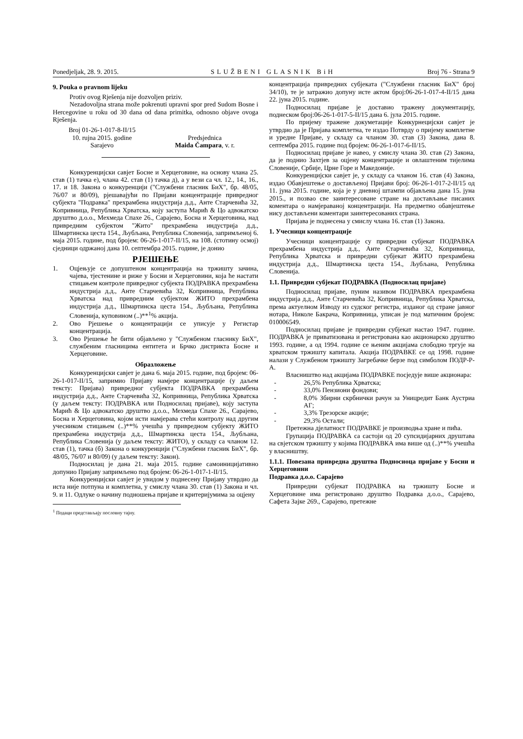Ponedjeljak, 28. 9. 2015. SLUŽBENI GLASNIK BiH Broj 76 - Strana 9
9. Pouka o pravnom lijeku
Protiv ovog Rješenja nije dozvoljen priziv.
Nezadovoljna strana može pokrenuti upravni spor pred Sudom Bosne i Hercegovine u roku od 30 dana od dana primitka, odnosno objave ovoga Rješenja.
Broj 01-26-1-017-8-II/15
10. rujna 2015. godine
Sarajevo
Predsjednica
Maida Čampara, v. r.
Конкуренцијски савјет Босне и Херцеговине, на основу члана 25. став (1) тачка е), члана 42. став (1) тачка д), а у вези са чл. 12., 14., 16., 17. и 18. Закона о конкуренцији ("Службени гласник БиХ", бр. 48/05, 76/07 и 80/09), рјешавајући по Пријави концентрације привредног субјекта "Подравка" прехрамбена индустрија д.д., Анте Старчевића 32, Копривница, Република Хрватска, коју заступа Марић & Цо адвокатско друштво д.о.о., Мехмеда Спахе 26., Сарајево, Босна и Херцеговина, над привредним субјектом "Жито" прехрамбена индустрија д.д., Шмартинска цеста 154., Љубљана, Република Словенија, запримљеној 6. маја 2015. године, под бројем: 06-26-1-017-II/15, на 108. (стотину осмој) сједници одржаној дана 10. септембра 2015. године, је донио
РЈЕШЕЊЕ
1. Оцјењује се допуштеном концентрација на тржишту зачина, чајева, тјестенине и риже у Босни и Херцеговини, која ће настати стицањем контроле привредног субјекта ПОДРАВКА прехрамбена индустрија д.д., Анте Старчевића 32, Копривница, Република Хрватска над привредним субјектом ЖИТО прехрамбена индустрија д.д., Шмартинска цеста 154., Љубљана, Република Словенија, куповином (..)**<sup>1</sup>% акција.
2. Ово Рјешење о концентрацији се уписује у Регистар концентрација.
3. Ово Рјешење ће бити објављено у "Службеном гласнику БиХ", службеним гласницима ентитета и Брчко дистрикта Босне и Херцеговине.
Образложење
Конкуренцијски савјет је дана 6. маја 2015. године, под бројем: 06-26-1-017-II/15, запримио Пријаву намјере концентрације (у даљем тексту: Пријава) привредног субјекта ПОДРАВКА прехрамбена индустрија д.д., Анте Старчевића 32, Копривница, Република Хрватска (у даљем тексту: ПОДРАВКА или Подносилац пријаве), коју заступа Марић & Цо адвокатско друштво д.о.о., Мехмеда Спахе 26., Сарајево, Босна и Херцеговина, којом исти намјерава стећи контролу над другим учесником стицањем (..)**% учешћа у привредном субјекту ЖИТО прехрамбена индустрија д.д., Шмартинска цеста 154., Љубљана, Република Словенија (у даљем тексту: ЖИТО), у складу са чланом 12. став (1), тачка (б) Закона о конкуренцији ("Службени гласник БиХ", бр. 48/05, 76/07 и 80/09) (у даљем тексту: Закон).
Подносилац је дана 21. маја 2015. године самоиницијативно допунио Пријаву запримљено под бројем: 06-26-1-017-1-II/15.
Конкуренцијски савјет је увидом у поднесену Пријаву утврдио да иста није потпуна и комплетна, у смислу члана 30. став (1) Закона и чл. 9. и 11. Одлуке о начину подношења пријаве и критеријумима за оцјену
<sup>1</sup> Подаци представљају пословну тајну.
концентрација привредних субјеката ("Службени гласник БиХ" број 34/10), те је затражио допуну исте актом број:06-26-1-017-4-II/15 дана 22. јуна 2015. године.
Подносилац пријаве је доставио тражену документацију, поднеском број:06-26-1-017-5-II/15 дана 6. јула 2015. године.
По пријему тражене докуметације Конкурнецијски савјет је утврдио да је Пријава комплетна, те издао Потврду о пријему комплетне и уредне Пријаве, у складу са чланом 30. став (3) Закона, дана 8. септембра 2015. године под бројем: 06-26-1-017-6-II/15.
Подносилац пријаве је навео, у смислу члана 30. став (2) Закона, да је поднио Захтјев за оцјену концентрације и овлаштеним тијелима Словеније, Србије, Црне Горе и Македоније.
Конкуренцијски савјет је, у складу са чланом 16. став (4) Закона, издао Обавјештење о достављеној Пријави број: 06-26-1-017-2-II/15 од 11. јуна 2015. године, која је у дневној штампи објављена дана 15. јуна 2015., и позвао све заинтересоване стране на достављање писаних коментара о намјераваној концентрацији. На предметно обавјештење нису достављени коментари заинтересованих страна.
Пријава је поднесена у смислу члана 16. став (1) Закона.
1. Учесници концентрације
Учесници концентрације су привредни субјекат ПОДРАВКА прехрамбена индустрија д.д., Анте Старчевића 32, Копривница, Република Хрватска и привредни субјекат ЖИТО прехрамбена индустрија д.д., Шмартинска цеста 154., Љубљана, Република Словенија.
1.1. Привредни субјекат ПОДРАВКА (Подносилац пријаве)
Подносилац пријаве, пуним називом ПОДРАВКА прехрамбена индустрија д.д., Анте Старчевића 32, Копривница, Република Хрватска, према актуелном Изводу из судског регистра, изданог од стране јавног нотара, Николе Бакрача, Копривница, уписан је под матичним бројем: 010006549.
Подносилац пријаве је привредни субјекат настао 1947. године. ПОДРАВКА је приватизована и регистрована као акционарско друштво 1993. године, а од 1994. године се њеним акцијама слободно тргује на хрватском тржишту капитала. Акција ПОДРАВКЕ се од 1998. године налази у Службеном тржишту Загребачке берзе под симболом ПОДР-Р-А.
Власништво над акцијама ПОДРАВКЕ посједује више акционара:
- 26,5% Република Хрватска;
- 33,0% Пензиони фондови;
- 8,0% Збирни скрбнички рачун за Уницредит Банк Аустриа АГ;
- 3,3% Трезорске акције;
- 29,3% Остали;
Претежна дјелатност ПОДРАВКЕ је производња хране и пића.
Групација ПОДРАВКА са састоји од 20 супсидијарних друштава на свјетском тржишту у којима ПОДРАВКА има више од (..)**% учешћа у власништву.
1.1.1. Повезана привредна друштва Подносиоца пријаве у Босни и Херцеговини
Подравка д.о.о. Сарајево
Привредни субјекат ПОДРАВКА на тржишту Босне и Херцеговине има регистровано друштво Подравка д.о.о., Сарајево, Сафета Зајке 269., Сарајево, претежне